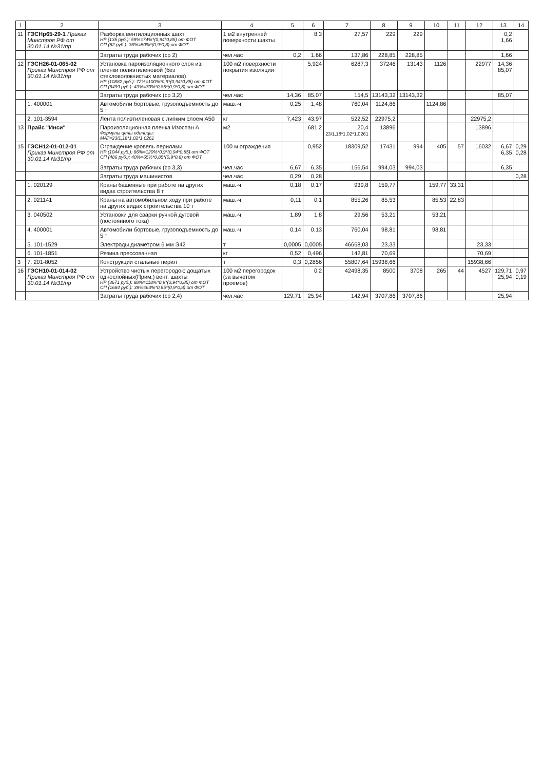| 1 | 2 | 3 | 4 | 5 | 6 | 7 | 8 | 9 | 10 | 11 | 12 | 13 | 14 |
| --- | --- | --- | --- | --- | --- | --- | --- | --- | --- | --- | --- | --- | --- |
| 11 | ГЭСНр65-29-1 Приказ Минстроя РФ от 30.01.14 №31/пр | Разборка вентиляционных шахт НР (135 руб.): 59%=74%*(0,94*0,85) от ФОТ СП (82 руб.): 36%=50%*(0,9*0,8) от ФОТ | 1 м2 внутренней поверхности шахты | | 8,3 | 27,57 | 229 | 229 | | | | 0,2 1,66 | |
| | | Затраты труда рабочих (ср 2) | чел.час | 0,2 | 1,66 | 137,86 | 228,85 | 228,85 | | | | 1,66 | |
| 12 | ГЭСН26-01-065-02 Приказ Минстроя РФ от 30.01.14 №31/пр | Установка пароизоляционного слоя из: пленки полиэтиленовой (без стекловолокнистых материалов) НР (10882 руб.): 72%=100%*0,9*(0,94*0,85) от ФОТ СП (6499 руб.): 43%=70%*0,85*(0,9*0,8) от ФОТ | 100 м2 поверхности покрытия изоляции | | 5,924 | 6287,3 | 37246 | 13143 | 1126 | | 22977 | 14,36 85,07 | |
| | | Затраты труда рабочих (ср 3,2) | чел.час | 14,36 | 85,07 | 154,5 | 13143,32 | 13143,32 | | | | 85,07 | |
| | 1. 400001 | Автомобили бортовые, грузоподъемность до 5 т | маш.-ч | 0,25 | 1,48 | 760,04 | 1124,86 | | 1124,86 | | | | |
| | 2. 101-3594 | Лента полиэтиленовая с липким слоем А50 | кг | 7,423 | 43,97 | 522,52 | 22975,2 | | | | 22975,2 | | |
| 13 | Прайс "Инси" | Пароизоляционная пленка Изоспан А Формулы цены единицы: МАТ=23/1,18*1,02*1,0261 | м2 | | 681,2 | 20,4 23/1,18*1,02*1,0261 | 13896 | | | | 13896 | | |
| 15 | ГЭСН12-01-012-01 Приказ Минстроя РФ от 30.01.14 №31/пр | Ограждение кровель перилами НР (1044 руб.): 86%=120%*0,9*(0,94*0,85) от ФОТ СП (486 руб.): 40%=65%*0,85*(0,9*0,8) от ФОТ | 100 м ограждения | | 0,952 | 18309,52 | 17431 | 994 | 405 | 57 | 16032 | 6,67 6,35 | 0,29 0,28 |
| | | Затраты труда рабочих (ср 3,3) | чел.час | 6,67 | 6,35 | 156,54 | 994,03 | 994,03 | | | | 6,35 | |
| | | Затраты труда машинистов | чел.час | 0,29 | 0,28 | | | | | | | | 0,28 |
| | 1. 020129 | Краны башенные при работе на других видах строительства 8 т | маш.-ч | 0,18 | 0,17 | 939,8 | 159,77 | | 159,77 | 33,31 | | | |
| | 2. 021141 | Краны на автомобильном ходу при работе на других видах строительства 10 т | маш.-ч | 0,11 | 0,1 | 855,26 | 85,53 | | 85,53 | 22,83 | | | |
| | 3. 040502 | Установки для сварки ручной дуговой (постоянного тока) | маш.-ч | 1,89 | 1,8 | 29,56 | 53,21 | | 53,21 | | | | |
| | 4. 400001 | Автомобили бортовые, грузоподъемность до 5 т | маш.-ч | 0,14 | 0,13 | 760,04 | 98,81 | | 98,81 | | | | |
| | 5. 101-1529 | Электроды диаметром 6 мм Э42 | т | 0,0005 | 0,0005 | 46668,03 | 23,33 | | | | 23,33 | | |
| | 6. 101-1851 | Резина прессованная | кг | 0,52 | 0,496 | 142,81 | 70,69 | | | | 70,69 | | |
| 3 | 7. 201-8052 | Конструкции стальные перил | т | 0,3 | 0,2856 | 55807,64 | 15938,66 | | | | 15938,66 | | |
| 16 | ГЭСН10-01-014-02 Приказ Минстроя РФ от 30.01.14 №31/пр | Устройство чистых перегородок: дощатых однослойных(Прим.) вент. шахты НР (3671 руб.): 88%=118%*0,9*(0,94*0,85) от ФОТ СП (1684 руб.): 39%=63%*0,85*(0,9*0,8) от ФОТ | 100 м2 перегородок (за вычетом проемов) | | 0,2 | 42498,35 | 8500 | 3708 | 265 | 44 | 4527 | 129,71 25,94 | 0,97 0,19 |
| | | Затраты труда рабочих (ср 2,4) | чел.час | 129,71 | 25,94 | 142,94 | 3707,86 | 3707,86 | | | | 25,94 | |